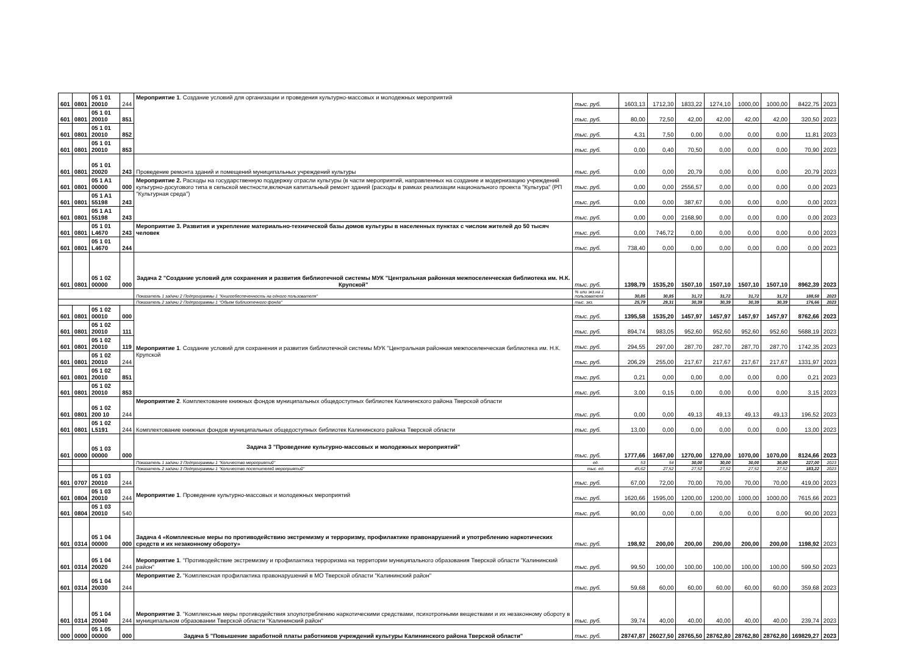| 601 | 0801 | 05 1 01 20010 | 244 | Мероприятие 1 . Создание условий для организации и проведения культурно-массовых и молодежных мероприятий | тыс. руб. | 1603,13 | 1712,30 | 1833,22 | 1274,10 | 1000,00 | 1000,00 | 8422,75 | 2023 |
| 601 | 0801 | 05 1 01 20010 | 851 | | тыс. руб. | 80,00 | 72,50 | 42,00 | 42,00 | 42,00 | 42,00 | 320,50 | 2023 |
| 601 | 0801 | 05 1 01 20010 | 852 | | тыс. руб. | 4,31 | 7,50 | 0,00 | 0,00 | 0,00 | 0,00 | 11,81 | 2023 |
| 601 | 0801 | 05 1 01 20010 | 853 | | тыс. руб. | 0,00 | 0,40 | 70,50 | 0,00 | 0,00 | 0,00 | 70,90 | 2023 |
| 601 | 0801 | 05 1 01 20020 | 243 | Проведение ремонта зданий и помещений муниципальных учреждений культуры | тыс. руб. | 0,00 | 0,00 | 20,79 | 0,00 | 0,00 | 0,00 | 20,79 | 2023 |
| 601 | 0801 | 05 1 A1 00000 | 000 | Мероприятие 2. Расходы на государственную поддержку отрасли культуры (в части мероприятий, направленных на создание и модернизацию учреждений культурно-досугового типа в сельской местности,включая капитальный ремонт зданий (расходы в рамках реализации национального проекта "Культура" (РП "Культурная среда") | тыс. руб. | 0,00 | 0,00 | 2556,57 | 0,00 | 0,00 | 0,00 | 0,00 | 2023 |
| 601 | 0801 | 05 1 A1 55198 | 243 | | тыс. руб. | 0,00 | 0,00 | 387,67 | 0,00 | 0,00 | 0,00 | 0,00 | 2023 |
| 601 | 0801 | 05 1 A1 55198 | 243 | | тыс. руб. | 0,00 | 0,00 | 2168,90 | 0,00 | 0,00 | 0,00 | 0,00 | 2023 |
| 601 | 0801 | 05 1 01 L4670 | 243 | Мероприятие 3. Развития и укрепление материально-технической базы домов культуры в населенных пунктах с числом жителей до 50 тысяч человек | тыс. руб. | 0,00 | 746,72 | 0,00 | 0,00 | 0,00 | 0,00 | 0,00 | 2023 |
| 601 | 0801 | 05 1 01 L4670 | 244 | | тыс. руб. | 738,40 | 0,00 | 0,00 | 0,00 | 0,00 | 0,00 | 0,00 | 2023 |
| 601 | 0801 | 05 1 02 00000 | 000 | Задача 2 "Создание условий для сохранения и развития библиотечной системы МУК "Центральная районная межпоселенческая библиотека им. Н.К. Крупской" | тыс. руб. | 1398,79 | 1535,20 | 1507,10 | 1507,10 | 1507,10 | 1507,10 | 8962,39 | 2023 |
| | | | | Показатель 1 задачи 2 Подпрограммы 1 "Книгообеспеченность на одного пользователя" | % или экз.на 1 пользователя | 30,85 | 30,85 | 31,72 | 31,72 | 31,72 | 31,72 | 188,58 | 2023 |
| | | | | Показатель 2 задачи 2 Подпрограммы 1 "Объем библиотечного фонда" | тыс. экз. | 25,79 | 29,31 | 30,39 | 30,39 | 30,39 | 30,39 | 176,66 | 2023 |
| 601 | 0801 | 05 1 02 00010 | 000 | Мероприятие 1 . Создание условий для сохранения и развития библиотечной системы МУК "Центральная районная межпоселенческая библиотека им. Н.К. Крупской | тыс. руб. | 1395,58 | 1535,20 | 1457,97 | 1457,97 | 1457,97 | 1457,97 | 8762,66 | 2023 |
| 601 | 0801 | 05 1 02 20010 | 111 | | тыс. руб. | 894,74 | 983,05 | 952,60 | 952,60 | 952,60 | 952,60 | 5688,19 | 2023 |
| 601 | 0801 | 05 1 02 20010 | 119 | | тыс. руб. | 294,55 | 297,00 | 287,70 | 287,70 | 287,70 | 287,70 | 1742,35 | 2023 |
| 601 | 0801 | 05 1 02 20010 | 244 | | тыс. руб. | 206,29 | 255,00 | 217,67 | 217,67 | 217,67 | 217,67 | 1331,97 | 2023 |
| 601 | 0801 | 05 1 02 20010 | 851 | | тыс. руб. | 0,21 | 0,00 | 0,00 | 0,00 | 0,00 | 0,00 | 0,21 | 2023 |
| 601 | 0801 | 05 1 02 20010 | 853 | | тыс. руб. | 3,00 | 0,15 | 0,00 | 0,00 | 0,00 | 0,00 | 3,15 | 2023 |
| 601 | 0801 | 05 1 02 200 10 | 244 | Мероприятие 2 . Комплектование книжных фондов муниципальных общедоступных библиотек Калининского района Тверской области | тыс. руб. | 0,00 | 0,00 | 49,13 | 49,13 | 49,13 | 49,13 | 196,52 | 2023 |
| 601 | 0801 | 05 1 02 L5191 | 244 | Комплектование книжных фондов муниципальных общедоступных библиотек Калининского района Тверской области | тыс. руб. | 13,00 | 0,00 | 0,00 | 0,00 | 0,00 | 0,00 | 13,00 | 2023 |
| 601 | 0000 | 05 1 03 00000 | 000 | Задача 3 "Проведение культурно-массовых и молодежных мероприятий" | тыс. руб. | 1777,66 | 1667,00 | 1270,00 | 1270,00 | 1070,00 | 1070,00 | 8124,66 | 2023 |
| | | | | Показатель 1 задачи 3 Подпрограммы 1 "Количество мероприятий" | ед. | 53 | 54 | 30,00 | 30,00 | 30,00 | 30,00 | 227,00 | 2023 |
| | | | | Показатель 2 задачи 3 Подпрограммы 1 "Количество посетителей мероприятий" | тыс. ед. | 45,62 | 27,52 | 27,52 | 27,52 | 27,52 | 27,52 | 183,22 | 2023 |
| 601 | 0707 | 05 1 03 20010 | 244 | Мероприятие 1 . Проведение культурно-массовых и молодежных мероприятий | тыс. руб. | 67,00 | 72,00 | 70,00 | 70,00 | 70,00 | 70,00 | 419,00 | 2023 |
| 601 | 0804 | 05 1 03 20010 | 244 | | тыс. руб. | 1620,66 | 1595,00 | 1200,00 | 1200,00 | 1000,00 | 1000,00 | 7615,66 | 2023 |
| 601 | 0804 | 05 1 03 20010 | 540 | | тыс. руб. | 90,00 | 0,00 | 0,00 | 0,00 | 0,00 | 0,00 | 90,00 | 2023 |
| 601 | 0314 | 05 1 04 00000 | 000 | Задача 4 «Комплексные меры по противодействию экстремизму и терроризму, профилактике правонарушений и употреблению наркотических средств и их незаконному обороту» | тыс. руб. | 198,92 | 200,00 | 200,00 | 200,00 | 200,00 | 200,00 | 1198,92 | 2023 |
| 601 | 0314 | 05 1 04 20020 | 244 | Мероприятие 1 . "Противодействие экстремизму и профилактика терроризма на территории муниципального образования Тверской области "Калининский район" | тыс. руб. | 99,50 | 100,00 | 100,00 | 100,00 | 100,00 | 100,00 | 599,50 | 2023 |
| 601 | 0314 | 05 1 04 20030 | 244 | Мероприятие 2. "Комплексная профилактика правонарушений в МО Тверской области "Калининский район" | тыс. руб. | 59,68 | 60,00 | 60,00 | 60,00 | 60,00 | 60,00 | 359,68 | 2023 |
| 601 | 0314 | 05 1 04 20040 | 244 | Мероприятие 3 . "Комплексные меры противодействия злоупотреблению наркотическими средствами, психотропными веществами и их незаконному обороту в муниципальном образовании Тверской области "Калининский район" | тыс. руб. | 39,74 | 40,00 | 40,00 | 40,00 | 40,00 | 40,00 | 239,74 | 2023 |
| 000 | 0000 | 05 1 05 00000 | 000 | Задача 5 "Повышение заработной платы работников учреждений культуры Калининского района Тверской области" | тыс. руб. | 28747,87 | 26027,50 | 28765,50 | 28762,80 | 28762,80 | 28762,80 | 169829,27 | 2023 |